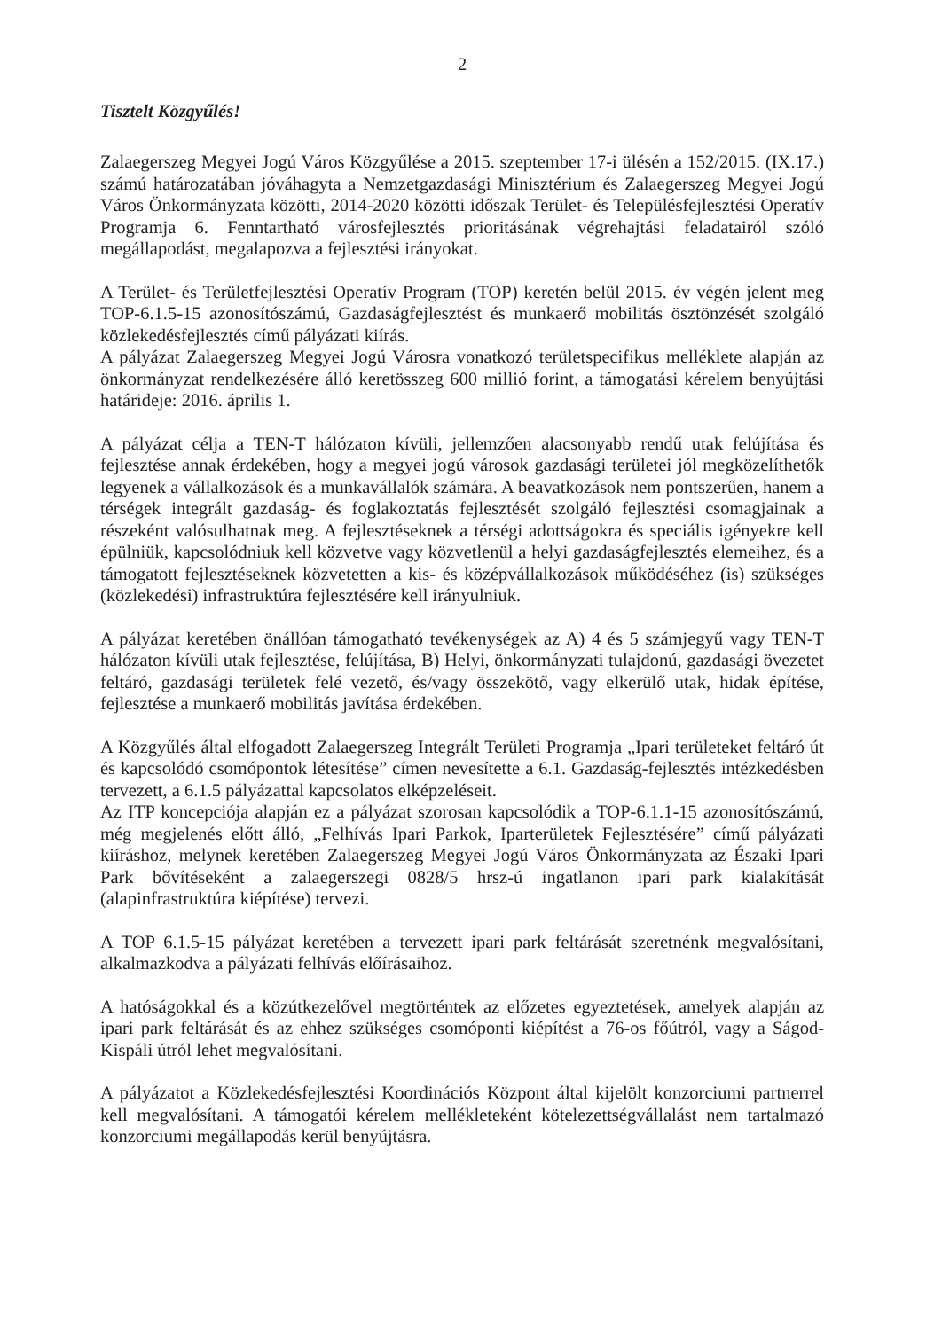2
Tisztelt Közgyűlés!
Zalaegerszeg Megyei Jogú Város Közgyűlése a 2015. szeptember 17-i ülésén a 152/2015. (IX.17.) számú határozatában jóváhagyta a Nemzetgazdasági Minisztérium és Zalaegerszeg Megyei Jogú Város Önkormányzata közötti, 2014-2020 közötti időszak Terület- és Településfejlesztési Operatív Programja 6. Fenntartható városfejlesztés prioritásának végrehajtási feladatairól szóló megállapodást, megalapozva a fejlesztési irányokat.
A Terület- és Területfejlesztési Operatív Program (TOP) keretén belül 2015. év végén jelent meg TOP-6.1.5-15 azonosítószámú, Gazdaságfejlesztést és munkaerő mobilitás ösztönzését szolgáló közlekedésfejlesztés című pályázati kiírás.
A pályázat Zalaegerszeg Megyei Jogú Városra vonatkozó területspecifikus melléklete alapján az önkormányzat rendelkezésére álló keretösszeg 600 millió forint, a támogatási kérelem benyújtási határideje: 2016. április 1.
A pályázat célja a TEN-T hálózaton kívüli, jellemzően alacsonyabb rendű utak felújítása és fejlesztése annak érdekében, hogy a megyei jogú városok gazdasági területei jól megközelíthetők legyenek a vállalkozások és a munkavállalók számára. A beavatkozások nem pontszerűen, hanem a térségek integrált gazdaság- és foglakoztatás fejlesztését szolgáló fejlesztési csomagjainak a részeként valósulhatnak meg. A fejlesztéseknek a térségi adottságokra és speciális igényekre kell épülniük, kapcsolódniuk kell közvetve vagy közvetlenül a helyi gazdaságfejlesztés elemeihez, és a támogatott fejlesztéseknek közvetetten a kis- és középvállalkozások működéséhez (is) szükséges (közlekedési) infrastruktúra fejlesztésére kell irányulniuk.
A pályázat keretében önállóan támogatható tevékenységek az A) 4 és 5 számjegyű vagy TEN-T hálózaton kívüli utak fejlesztése, felújítása, B) Helyi, önkormányzati tulajdonú, gazdasági övezetet feltáró, gazdasági területek felé vezető, és/vagy összekötő, vagy elkerülő utak, hidak építése, fejlesztése a munkaerő mobilitás javítása érdekében.
A Közgyűlés által elfogadott Zalaegerszeg Integrált Területi Programja „Ipari területeket feltáró út és kapcsolódó csomópontok létesítése” címen nevesítette a 6.1. Gazdaság-fejlesztés intézkedésben tervezett, a 6.1.5 pályázattal kapcsolatos elképzeléseit.
Az ITP koncepciója alapján ez a pályázat szorosan kapcsolódik a TOP-6.1.1-15 azonosítószámú, még megjelenés előtt álló, „Felhívás Ipari Parkok, Iparterületek Fejlesztésére” című pályázati kiíráshoz, melynek keretében Zalaegerszeg Megyei Jogú Város Önkormányzata az Északi Ipari Park bővítéseként a zalaegerszegi 0828/5 hrsz-ú ingatlanon ipari park kialakítását (alapinfrastruktúra kiépítése) tervezi.
A TOP 6.1.5-15 pályázat keretében a tervezett ipari park feltárását szeretnénk megvalósítani, alkalmazkodva a pályázati felhívás előírásaihoz.
A hatóságokkal és a közútkezelővel megtörténtek az előzetes egyeztetések, amelyek alapján az ipari park feltárását és az ehhez szükséges csomóponti kiépítést a 76-os főútról, vagy a Ságod-Kispáli útról lehet megvalósítani.
A pályázatot a Közlekedésfejlesztési Koordinációs Központ által kijelölt konzorciumi partnerrel kell megvalósítani. A támogatói kérelem mellékleteként kötelezettségvállalást nem tartalmazó konzorciumi megállapodás kerül benyújtásra.